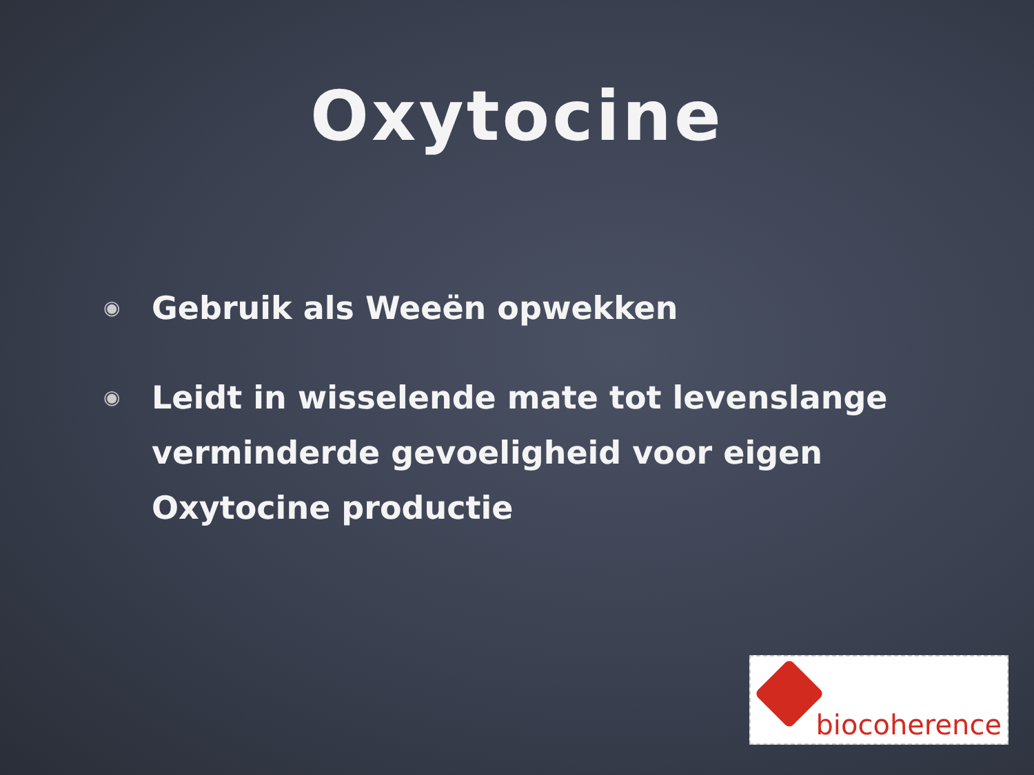Oxytocine
◉ Gebruik als Weeën opwekken
◉ Leidt in wisselende mate tot levenslange verminderde gevoeligheid voor eigen Oxytocine productie
biocoherence